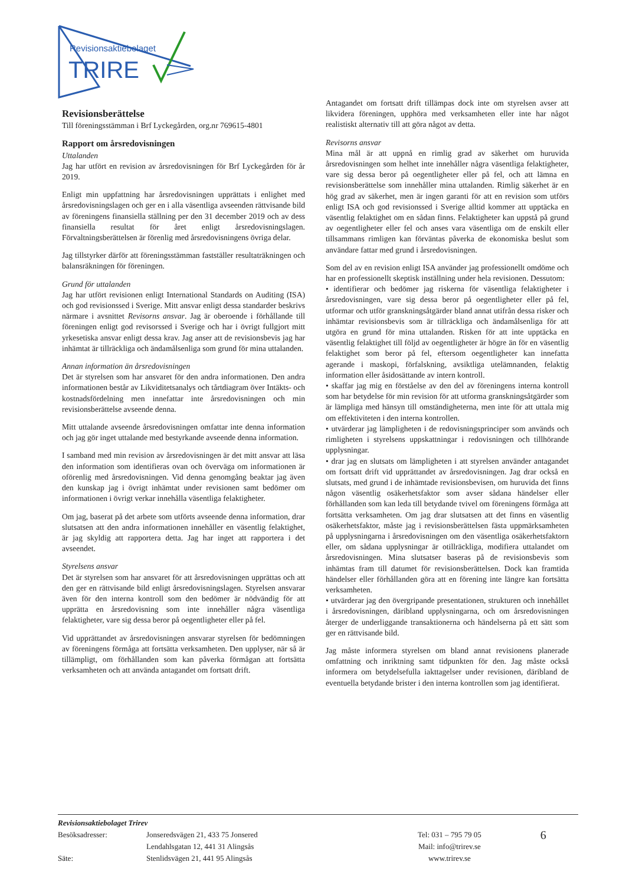Revisionsaktiebolaget
TRIRE
Revisionsberättelse
Till föreningsstämman i Brf Lyckegården, org.nr 769615-4801
Rapport om årsredovisningen
Uttalanden
Jag har utfört en revision av årsredovisningen för Brf Lyckegården för år 2019.
Enligt min uppfattning har årsredovisningen upprättats i enlighet med årsredovisningslagen och ger en i alla väsentliga avseenden rättvisande bild av föreningens finansiella ställning per den 31 december 2019 och av dess finansiella resultat för året enligt årsredovisningslagen. Förvaltningsberättelsen är förenlig med årsredovisningens övriga delar.
Jag tillstyrker därför att föreningsstämman fastställer resultaträkningen och balansräkningen för föreningen.
Grund för uttalanden
Jag har utfört revisionen enligt International Standards on Auditing (ISA) och god revisionssed i Sverige. Mitt ansvar enligt dessa standarder beskrivs närmare i avsnittet Revisorns ansvar. Jag är oberoende i förhållande till föreningen enligt god revisorssed i Sverige och har i övrigt fullgjort mitt yrkesetiska ansvar enligt dessa krav. Jag anser att de revisionsbevis jag har inhämtat är tillräckliga och ändamålsenliga som grund för mina uttalanden.
Annan information än årsredovisningen
Det är styrelsen som har ansvaret för den andra informationen. Den andra informationen består av Likviditetsanalys och tårtdiagram över Intäkts- och kostnadsfördelning men innefattar inte årsredovisningen och min revisionsberättelse avseende denna.
Mitt uttalande avseende årsredovisningen omfattar inte denna information och jag gör inget uttalande med bestyrkande avseende denna information.
I samband med min revision av årsredovisningen är det mitt ansvar att läsa den information som identifieras ovan och överväga om informationen är oförenlig med årsredovisningen. Vid denna genomgång beaktar jag även den kunskap jag i övrigt inhämtat under revisionen samt bedömer om informationen i övrigt verkar innehålla väsentliga felaktigheter.
Om jag, baserat på det arbete som utförts avseende denna information, drar slutsatsen att den andra informationen innehåller en väsentlig felaktighet, är jag skyldig att rapportera detta. Jag har inget att rapportera i det avseendet.
Styrelsens ansvar
Det är styrelsen som har ansvaret för att årsredovisningen upprättas och att den ger en rättvisande bild enligt årsredovisningslagen. Styrelsen ansvarar även för den interna kontroll som den bedömer är nödvändig för att upprätta en årsredovisning som inte innehåller några väsentliga felaktigheter, vare sig dessa beror på oegentligheter eller på fel.
Vid upprättandet av årsredovisningen ansvarar styrelsen för bedömningen av föreningens förmåga att fortsätta verksamheten. Den upplyser, när så är tillämpligt, om förhållanden som kan påverka förmågan att fortsätta verksamheten och att använda antagandet om fortsatt drift.
Antagandet om fortsatt drift tillämpas dock inte om styrelsen avser att likvidera föreningen, upphöra med verksamheten eller inte har något realistiskt alternativ till att göra något av detta.
Revisorns ansvar
Mina mål är att uppnå en rimlig grad av säkerhet om huruvida årsredovisningen som helhet inte innehåller några väsentliga felaktigheter, vare sig dessa beror på oegentligheter eller på fel, och att lämna en revisionsberättelse som innehåller mina uttalanden. Rimlig säkerhet är en hög grad av säkerhet, men är ingen garanti för att en revision som utförs enligt ISA och god revisionssed i Sverige alltid kommer att upptäcka en väsentlig felaktighet om en sådan finns. Felaktigheter kan uppstå på grund av oegentligheter eller fel och anses vara väsentliga om de enskilt eller tillsammans rimligen kan förväntas påverka de ekonomiska beslut som användare fattar med grund i årsredovisningen.
Som del av en revision enligt ISA använder jag professionellt omdöme och har en professionellt skeptisk inställning under hela revisionen. Dessutom:
• identifierar och bedömer jag riskerna för väsentliga felaktigheter i årsredovisningen, vare sig dessa beror på oegentligheter eller på fel, utformar och utför granskningsåtgärder bland annat utifrån dessa risker och inhämtar revisionsbevis som är tillräckliga och ändamålsenliga för att utgöra en grund för mina uttalanden. Risken för att inte upptäcka en väsentlig felaktighet till följd av oegentligheter är högre än för en väsentlig felaktighet som beror på fel, eftersom oegentligheter kan innefatta agerande i maskopi, förfalskning, avsiktliga utelämnanden, felaktig information eller åsidosättande av intern kontroll.
• skaffar jag mig en förståelse av den del av föreningens interna kontroll som har betydelse för min revision för att utforma granskningsåtgärder som är lämpliga med hänsyn till omständigheterna, men inte för att uttala mig om effektiviteten i den interna kontrollen.
• utvärderar jag lämpligheten i de redovisningsprinciper som används och rimligheten i styrelsens uppskattningar i redovisningen och tillhörande upplysningar.
• drar jag en slutsats om lämpligheten i att styrelsen använder antagandet om fortsatt drift vid upprättandet av årsredovisningen. Jag drar också en slutsats, med grund i de inhämtade revisionsbevisen, om huruvida det finns någon väsentlig osäkerhetsfaktor som avser sådana händelser eller förhållanden som kan leda till betydande tvivel om föreningens förmåga att fortsätta verksamheten. Om jag drar slutsatsen att det finns en väsentlig osäkerhetsfaktor, måste jag i revisionsberättelsen fästa uppmärksamheten på upplysningarna i årsredovisningen om den väsentliga osäkerhetsfaktorn eller, om sådana upplysningar är otillräckliga, modifiera uttalandet om årsredovisningen. Mina slutsatser baseras på de revisionsbevis som inhämtas fram till datumet för revisionsberättelsen. Dock kan framtida händelser eller förhållanden göra att en förening inte längre kan fortsätta verksamheten.
• utvärderar jag den övergripande presentationen, strukturen och innehållet i årsredovisningen, däribland upplysningarna, och om årsredovisningen återger de underliggande transaktionerna och händelserna på ett sätt som ger en rättvisande bild.
Jag måste informera styrelsen om bland annat revisionens planerade omfattning och inriktning samt tidpunkten för den. Jag måste också informera om betydelsefulla iakttagelser under revisionen, däribland de eventuella betydande brister i den interna kontrollen som jag identifierat.
Revisionsaktiebolaget Trirev
Besöksadresser:
Säte:
Jonseredsvägen 21, 433 75 Jonsered
Lendahlsgatan 12, 441 31 Alingsås
Stenlidsvägen 21, 441 95 Alingsås
Tel: 031 – 795 79 05
Mail: info@trirev.se
www.trirev.se
6